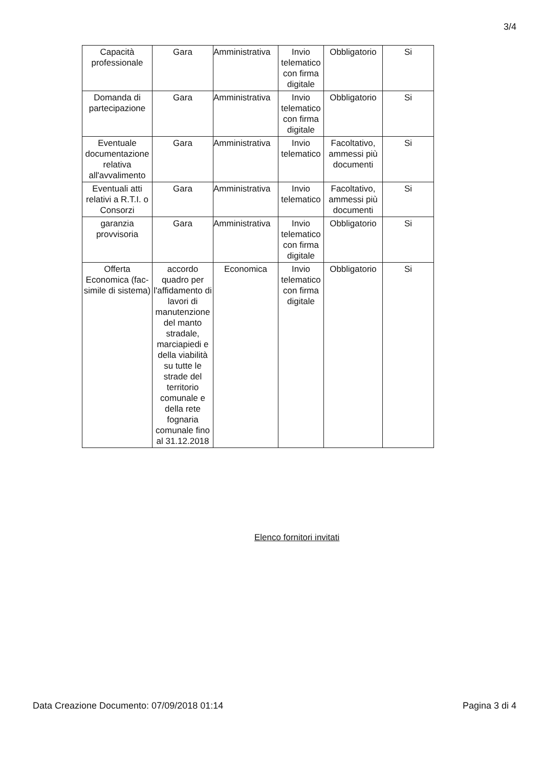3/4
| Capacità professionale | Gara | Amministrativa | Invio telematico con firma digitale | Obbligatorio | Si |
| Domanda di partecipazione | Gara | Amministrativa | Invio telematico con firma digitale | Obbligatorio | Si |
| Eventuale documentazione relativa all'avvalimento | Gara | Amministrativa | Invio telematico | Facoltativo, ammessi più documenti | Si |
| Eventuali atti relativi a R.T.I. o Consorzi | Gara | Amministrativa | Invio telematico | Facoltativo, ammessi più documenti | Si |
| garanzia provvisoria | Gara | Amministrativa | Invio telematico con firma digitale | Obbligatorio | Si |
| Offerta Economica (fac-simile di sistema) | accordo quadro per l'affidamento di lavori di manutenzione del manto stradale, marciapiedi e della viabilità su tutte le strade del territorio comunale e della rete fognaria comunale fino al 31.12.2018 | Economica | Invio telematico con firma digitale | Obbligatorio | Si |
Elenco fornitori invitati
Data Creazione Documento: 07/09/2018 01:14 Pagina 3 di 4